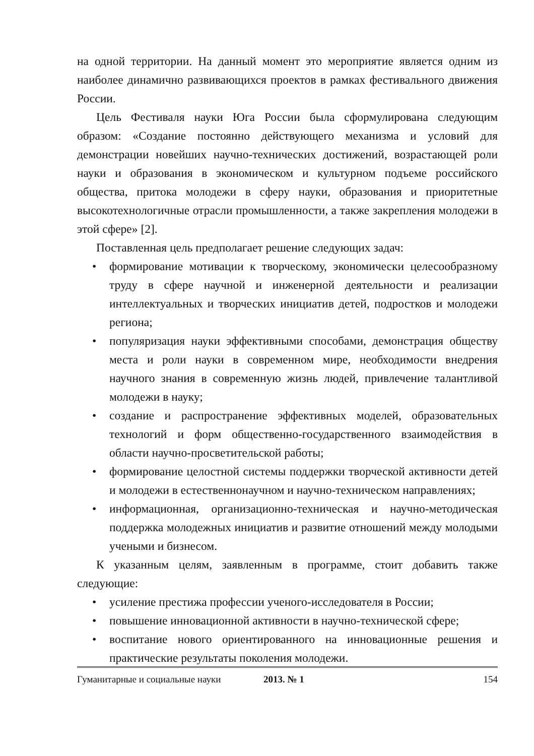на одной территории. На данный момент это мероприятие является одним из наиболее динамично развивающихся проектов в рамках фестивального движения России.
Цель Фестиваля науки Юга России была сформулирована следующим образом: «Создание постоянно действующего механизма и условий для демонстрации новейших научно-технических достижений, возрастающей роли науки и образования в экономическом и культурном подъеме российского общества, притока молодежи в сферу науки, образования и приоритетные высокотехнологичные отрасли промышленности, а также закрепления молодежи в этой сфере» [2].
Поставленная цель предполагает решение следующих задач:
• формирование мотивации к творческому, экономически целесообразному труду в сфере научной и инженерной деятельности и реализации интеллектуальных и творческих инициатив детей, подростков и молодежи региона;
• популяризация науки эффективными способами, демонстрация обществу места и роли науки в современном мире, необходимости внедрения научного знания в современную жизнь людей, привлечение талантливой молодежи в науку;
• создание и распространение эффективных моделей, образовательных технологий и форм общественно-государственного взаимодействия в области научно-просветительской работы;
• формирование целостной системы поддержки творческой активности детей и молодежи в естественнонаучном и научно-техническом направлениях;
• информационная, организационно-техническая и научно-методическая поддержка молодежных инициатив и развитие отношений между молодыми учеными и бизнесом.
К указанным целям, заявленным в программе, стоит добавить также следующие:
• усиление престижа профессии ученого-исследователя в России;
• повышение инновационной активности в научно-технической сфере;
• воспитание нового ориентированного на инновационные решения и практические результаты поколения молодежи.
Гуманитарные и социальные науки 2013. № 1 154